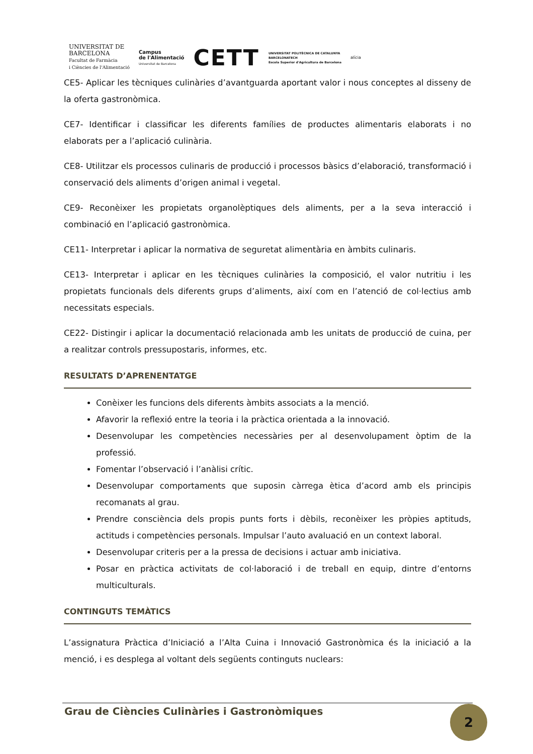UNIVERSITAT DE
BARCELONA
Facultat de Farmàcia
i Ciències de l'Alimentació
Campus
de l'Alimentació
Universitat de Barcelona
CETT
UNIVERSITAT POLITÈCNICA DE CATALUNYA
BARCELONATECH
Escola Superior d'Agricultura de Barcelona
alícia
CE5- Aplicar les tècniques culinàries d’avantguarda aportant valor i nous conceptes al disseny de la oferta gastronòmica.
CE7- Identificar i classificar les diferents famílies de productes alimentaris elaborats i no elaborats per a l’aplicació culinària.
CE8- Utilitzar els processos culinaris de producció i processos bàsics d’elaboració, transformació i conservació dels aliments d’origen animal i vegetal.
CE9- Reconèixer les propietats organolèptiques dels aliments, per a la seva interacció i combinació en l’aplicació gastronòmica.
CE11- Interpretar i aplicar la normativa de seguretat alimentària en àmbits culinaris.
CE13- Interpretar i aplicar en les tècniques culinàries la composició, el valor nutritiu i les propietats funcionals dels diferents grups d’aliments, així com en l’atenció de col·lectius amb necessitats especials.
CE22- Distingir i aplicar la documentació relacionada amb les unitats de producció de cuina, per a realitzar controls pressupostaris, informes, etc.
RESULTATS D’APRENENTATGE
Conèixer les funcions dels diferents àmbits associats a la menció.
Afavorir la reflexió entre la teoria i la pràctica orientada a la innovació.
Desenvolupar les competències necessàries per al desenvolupament òptim de la professió.
Fomentar l’observació i l’anàlisi crític.
Desenvolupar comportaments que suposin càrrega ètica d’acord amb els principis recomanats al grau.
Prendre consciència dels propis punts forts i dèbils, reconèixer les pròpies aptituds, actituds i competències personals. Impulsar l’auto avaluació en un context laboral.
Desenvolupar criteris per a la pressa de decisions i actuar amb iniciativa.
Posar en pràctica activitats de col·laboració i de treball en equip, dintre d’entorns multiculturals.
CONTINGUTS TEMÀTICS
L’assignatura Pràctica d’Iniciació a l’Alta Cuina i Innovació Gastronòmica és la iniciació a la menció, i es desplega al voltant dels següents continguts nuclears:
Grau de Ciències Culinàries i Gastronòmiques 2